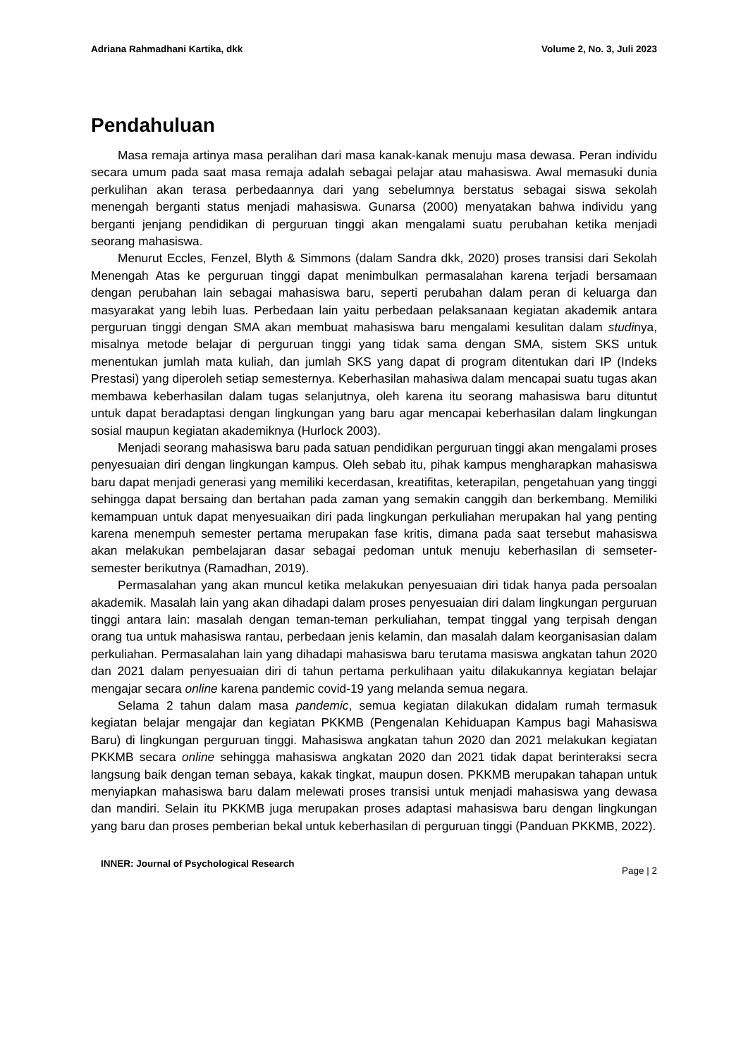Adriana Rahmadhani Kartika, dkk Volume 2, No. 3, Juli 2023
Pendahuluan
Masa remaja artinya masa peralihan dari masa kanak-kanak menuju masa dewasa. Peran individu secara umum pada saat masa remaja adalah sebagai pelajar atau mahasiswa. Awal memasuki dunia perkulihan akan terasa perbedaannya dari yang sebelumnya berstatus sebagai siswa sekolah menengah berganti status menjadi mahasiswa. Gunarsa (2000) menyatakan bahwa individu yang berganti jenjang pendidikan di perguruan tinggi akan mengalami suatu perubahan ketika menjadi seorang mahasiswa.
Menurut Eccles, Fenzel, Blyth & Simmons (dalam Sandra dkk, 2020) proses transisi dari Sekolah Menengah Atas ke perguruan tinggi dapat menimbulkan permasalahan karena terjadi bersamaan dengan perubahan lain sebagai mahasiswa baru, seperti perubahan dalam peran di keluarga dan masyarakat yang lebih luas. Perbedaan lain yaitu perbedaan pelaksanaan kegiatan akademik antara perguruan tinggi dengan SMA akan membuat mahasiswa baru mengalami kesulitan dalam studinya, misalnya metode belajar di perguruan tinggi yang tidak sama dengan SMA, sistem SKS untuk menentukan jumlah mata kuliah, dan jumlah SKS yang dapat di program ditentukan dari IP (Indeks Prestasi) yang diperoleh setiap semesternya. Keberhasilan mahasiwa dalam mencapai suatu tugas akan membawa keberhasilan dalam tugas selanjutnya, oleh karena itu seorang mahasiswa baru dituntut untuk dapat beradaptasi dengan lingkungan yang baru agar mencapai keberhasilan dalam lingkungan sosial maupun kegiatan akademiknya (Hurlock 2003).
Menjadi seorang mahasiswa baru pada satuan pendidikan perguruan tinggi akan mengalami proses penyesuaian diri dengan lingkungan kampus. Oleh sebab itu, pihak kampus mengharapkan mahasiswa baru dapat menjadi generasi yang memiliki kecerdasan, kreatifitas, keterapilan, pengetahuan yang tinggi sehingga dapat bersaing dan bertahan pada zaman yang semakin canggih dan berkembang. Memiliki kemampuan untuk dapat menyesuaikan diri pada lingkungan perkuliahan merupakan hal yang penting karena menempuh semester pertama merupakan fase kritis, dimana pada saat tersebut mahasiswa akan melakukan pembelajaran dasar sebagai pedoman untuk menuju keberhasilan di semseter-semester berikutnya (Ramadhan, 2019).
Permasalahan yang akan muncul ketika melakukan penyesuaian diri tidak hanya pada persoalan akademik. Masalah lain yang akan dihadapi dalam proses penyesuaian diri dalam lingkungan perguruan tinggi antara lain: masalah dengan teman-teman perkuliahan, tempat tinggal yang terpisah dengan orang tua untuk mahasiswa rantau, perbedaan jenis kelamin, dan masalah dalam keorganisasian dalam perkuliahan. Permasalahan lain yang dihadapi mahasiswa baru terutama masiswa angkatan tahun 2020 dan 2021 dalam penyesuaian diri di tahun pertama perkulihaan yaitu dilakukannya kegiatan belajar mengajar secara online karena pandemic covid-19 yang melanda semua negara.
Selama 2 tahun dalam masa pandemic, semua kegiatan dilakukan didalam rumah termasuk kegiatan belajar mengajar dan kegiatan PKKMB (Pengenalan Kehiduapan Kampus bagi Mahasiswa Baru) di lingkungan perguruan tinggi. Mahasiswa angkatan tahun 2020 dan 2021 melakukan kegiatan PKKMB secara online sehingga mahasiswa angkatan 2020 dan 2021 tidak dapat berinteraksi secra langsung baik dengan teman sebaya, kakak tingkat, maupun dosen. PKKMB merupakan tahapan untuk menyiapkan mahasiswa baru dalam melewati proses transisi untuk menjadi mahasiswa yang dewasa dan mandiri. Selain itu PKKMB juga merupakan proses adaptasi mahasiswa baru dengan lingkungan yang baru dan proses pemberian bekal untuk keberhasilan di perguruan tinggi (Panduan PKKMB, 2022).
INNER: Journal of Psychological Research Page | 2